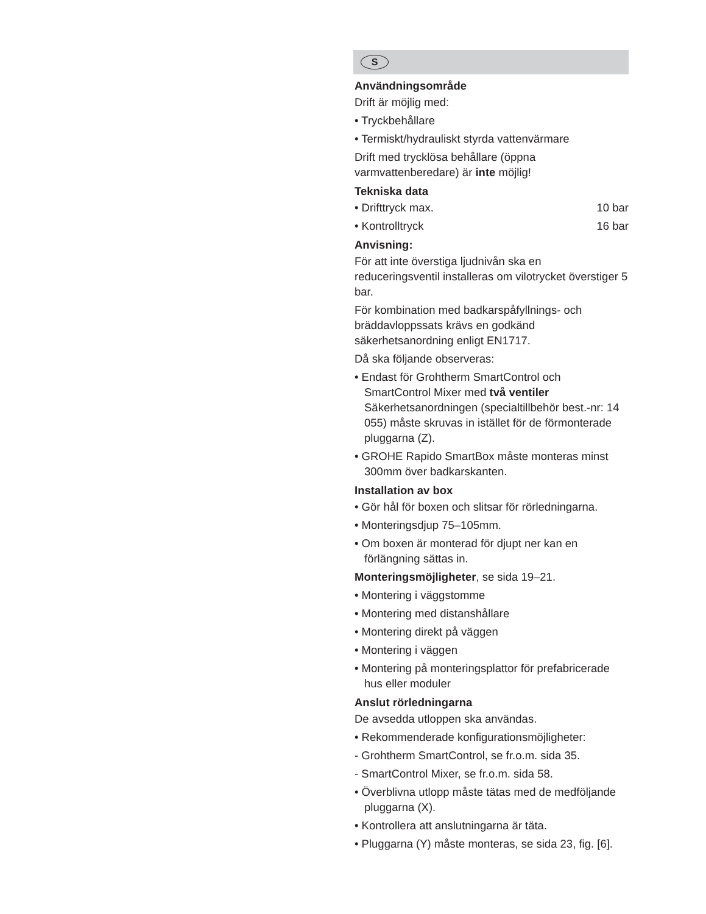S
Användningsområde
Drift är möjlig med:
• Tryckbehållare
• Termiskt/hydrauliskt styrda vattenvärmare
Drift med trycklösa behållare (öppna varmvattenberedare) är inte möjlig!
Tekniska data
• Drifttryck max. 10 bar
• Kontrolltryck 16 bar
Anvisning:
För att inte överstiga ljudnivån ska en reduceringsventil installeras om vilotrycket överstiger 5 bar.
För kombination med badkarspåfyllnings- och bräddavloppssats krävs en godkänd säkerhetsanordning enligt EN1717.
Då ska följande observeras:
• Endast för Grohtherm SmartControl och SmartControl Mixer med två ventiler Säkerhetsanordningen (specialtillbehör best.-nr: 14 055) måste skruvas in istället för de förmonterade pluggarna (Z).
• GROHE Rapido SmartBox måste monteras minst 300mm över badkarskanten.
Installation av box
• Gör hål för boxen och slitsar för rörledningarna.
• Monteringsdjup 75–105mm.
• Om boxen är monterad för djupt ner kan en förlängning sättas in.
Monteringsmöjligheter, se sida 19–21.
• Montering i väggstomme
• Montering med distanshållare
• Montering direkt på väggen
• Montering i väggen
• Montering på monteringsplattor för prefabricerade hus eller moduler
Anslut rörledningarna
De avsedda utloppen ska användas.
• Rekommenderade konfigurationsmöjligheter:
- Grohtherm SmartControl, se fr.o.m. sida 35.
- SmartControl Mixer, se fr.o.m. sida 58.
• Överblivna utlopp måste tätas med de medföljande pluggarna (X).
• Kontrollera att anslutningarna är täta.
• Pluggarna (Y) måste monteras, se sida 23, fig. [6].